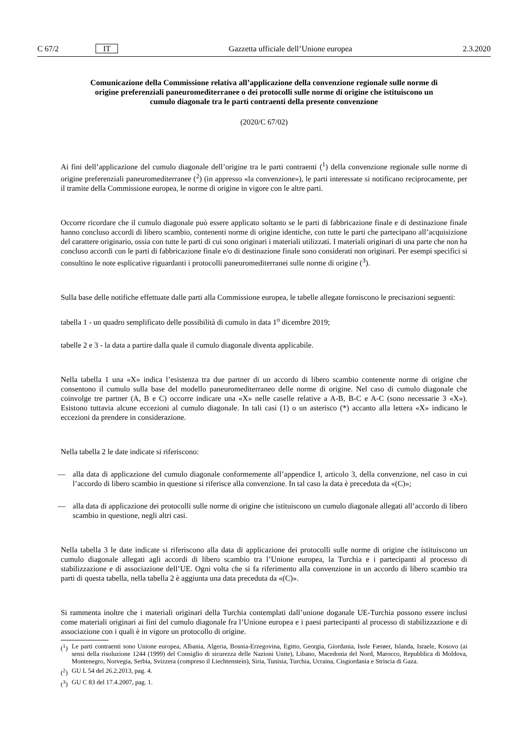C 67/2 IT Gazzetta ufficiale dell’Unione europea 2.3.2020
Comunicazione della Commissione relativa all’applicazione della convenzione regionale sulle norme di origine preferenziali paneuromediterranee o dei protocolli sulle norme di origine che istituiscono un cumulo diagonale tra le parti contraenti della presente convenzione
(2020/C 67/02)
Ai fini dell’applicazione del cumulo diagonale dell’origine tra le parti contraenti (<sup>1</sup>) della convenzione regionale sulle norme di origine preferenziali paneuromediterranee (<sup>2</sup>) (in appresso «la convenzione»), le parti interessate si notificano reciprocamente, per il tramite della Commissione europea, le norme di origine in vigore con le altre parti.
Occorre ricordare che il cumulo diagonale può essere applicato soltanto se le parti di fabbricazione finale e di destinazione finale hanno concluso accordi di libero scambio, contenenti norme di origine identiche, con tutte le parti che partecipano all’acquisizione del carattere originario, ossia con tutte le parti di cui sono originari i materiali utilizzati. I materiali originari di una parte che non ha concluso accordi con le parti di fabbricazione finale e/o di destinazione finale sono considerati non originari. Per esempi specifici si consultino le note esplicative riguardanti i protocolli paneuromediterranei sulle norme di origine (<sup>3</sup>).
Sulla base delle notifiche effettuate dalle parti alla Commissione europea, le tabelle allegate forniscono le precisazioni seguenti:
tabella 1 - un quadro semplificato delle possibilità di cumulo in data 1<sup>o</sup> dicembre 2019;
tabelle 2 e 3 - la data a partire dalla quale il cumulo diagonale diventa applicabile.
Nella tabella 1 una «X» indica l’esistenza tra due partner di un accordo di libero scambio contenente norme di origine che consentono il cumulo sulla base del modello paneuromediterraneo delle norme di origine. Nel caso di cumulo diagonale che coinvolge tre partner (A, B e C) occorre indicare una «X» nelle caselle relative a A-B, B-C e A-C (sono necessarie 3 «X»). Esistono tuttavia alcune eccezioni al cumulo diagonale. In tali casi (1) o un asterisco (*) accanto alla lettera «X» indicano le eccezioni da prendere in considerazione.
Nella tabella 2 le date indicate si riferiscono:
— alla data di applicazione del cumulo diagonale conformemente all’appendice I, articolo 3, della convenzione, nel caso in cui l’accordo di libero scambio in questione si riferisce alla convenzione. In tal caso la data è preceduta da «(C)»;
— alla data di applicazione dei protocolli sulle norme di origine che istituiscono un cumulo diagonale allegati all’accordo di libero scambio in questione, negli altri casi.
Nella tabella 3 le date indicate si riferiscono alla data di applicazione dei protocolli sulle norme di origine che istituiscono un cumulo diagonale allegati agli accordi di libero scambio tra l’Unione europea, la Turchia e i partecipanti al processo di stabilizzazione e di associazione dell’UE. Ogni volta che si fa riferimento alla convenzione in un accordo di libero scambio tra parti di questa tabella, nella tabella 2 è aggiunta una data preceduta da «(C)».
Si rammenta inoltre che i materiali originari della Turchia contemplati dall’unione doganale UE-Turchia possono essere inclusi come materiali originari ai fini del cumulo diagonale fra l’Unione europea e i paesi partecipanti al processo di stabilizzazione e di associazione con i quali è in vigore un protocollo di origine.
(<sup>1</sup>)
Le parti contraenti sono Unione europea, Albania, Algeria, Bosnia-Erzegovina, Egitto, Georgia, Giordania, Isole Færøer, Islanda, Israele, Kosovo (ai sensi della risoluzione 1244 (1999) del Consiglio di sicurezza delle Nazioni Unite), Libano, Macedonia del Nord, Marocco, Repubblica di Moldova, Montenegro, Norvegia, Serbia, Svizzera (compreso il Liechtenstein), Siria, Tunisia, Turchia, Ucraina, Cisgiordania e Striscia di Gaza.
(<sup>2</sup>)
GU L 54 del 26.2.2013, pag. 4.
(<sup>3</sup>)
GU C 83 del 17.4.2007, pag. 1.